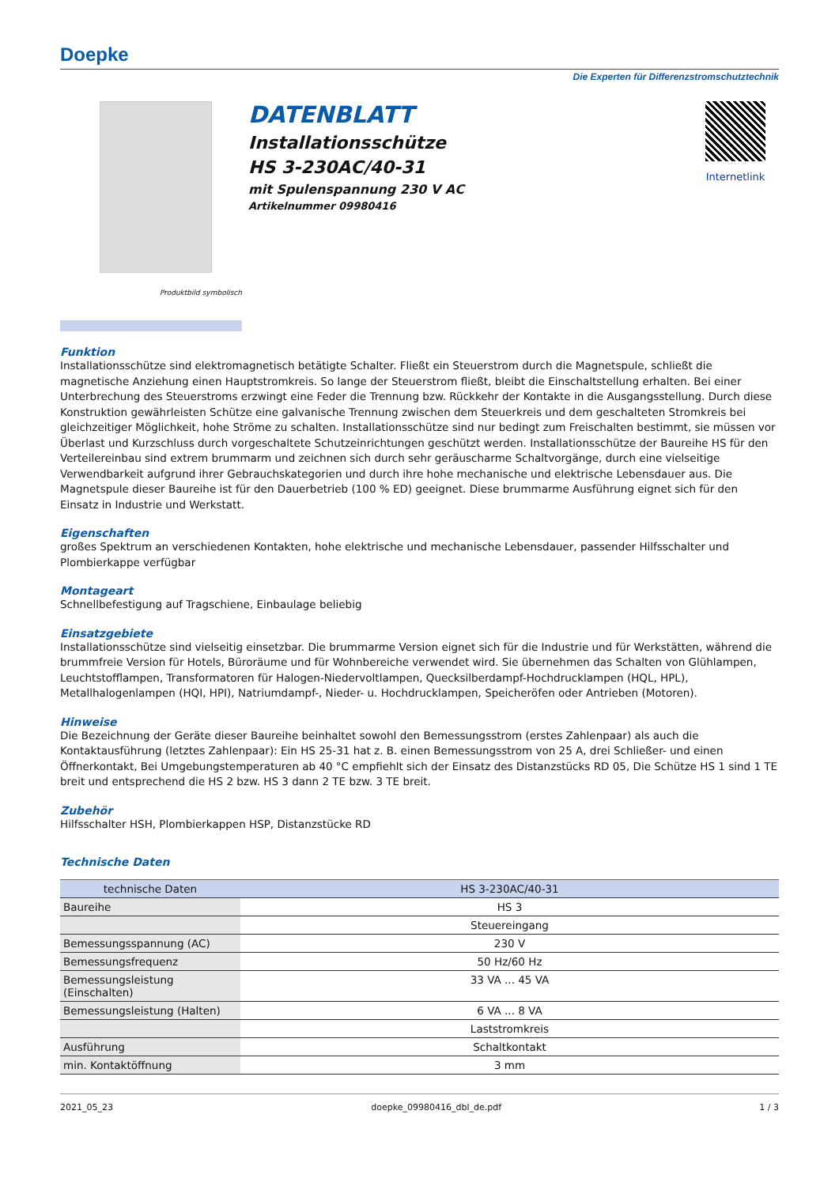Doepke
Die Experten für Differenzstromschutztechnik
Produktbild symbolisch
DATENBLATT
Installationsschütze
HS 3-230AC/40-31
mit Spulenspannung 230 V AC
Artikelnummer 09980416
Internetlink
Funktion
Installationsschütze sind elektromagnetisch betätigte Schalter. Fließt ein Steuerstrom durch die Magnetspule, schließt die magnetische Anziehung einen Hauptstromkreis. So lange der Steuerstrom fließt, bleibt die Einschaltstellung erhalten. Bei einer Unterbrechung des Steuerstroms erzwingt eine Feder die Trennung bzw. Rückkehr der Kontakte in die Ausgangsstellung. Durch diese Konstruktion gewährleisten Schütze eine galvanische Trennung zwischen dem Steuerkreis und dem geschalteten Stromkreis bei gleichzeitiger Möglichkeit, hohe Ströme zu schalten. Installationsschütze sind nur bedingt zum Freischalten bestimmt, sie müssen vor Überlast und Kurzschluss durch vorgeschaltete Schutzeinrichtungen geschützt werden. Installationsschütze der Baureihe HS für den Verteilereinbau sind extrem brummarm und zeichnen sich durch sehr geräuscharme Schaltvorgänge, durch eine vielseitige Verwendbarkeit aufgrund ihrer Gebrauchskategorien und durch ihre hohe mechanische und elektrische Lebensdauer aus. Die Magnetspule dieser Baureihe ist für den Dauerbetrieb (100 % ED) geeignet. Diese brummarme Ausführung eignet sich für den Einsatz in Industrie und Werkstatt.
Eigenschaften
großes Spektrum an verschiedenen Kontakten, hohe elektrische und mechanische Lebensdauer, passender Hilfsschalter und Plombierkappe verfügbar
Montageart
Schnellbefestigung auf Tragschiene, Einbaulage beliebig
Einsatzgebiete
Installationsschütze sind vielseitig einsetzbar. Die brummarme Version eignet sich für die Industrie und für Werkstätten, während die brummfreie Version für Hotels, Büroräume und für Wohnbereiche verwendet wird. Sie übernehmen das Schalten von Glühlampen, Leuchtstofflampen, Transformatoren für Halogen-Niedervoltlampen, Quecksilberdampf-Hochdrucklampen (HQL, HPL), Metallhalogenlampen (HQI, HPI), Natriumdampf-, Nieder- u. Hochdrucklampen, Speicheröfen oder Antrieben (Motoren).
Hinweise
Die Bezeichnung der Geräte dieser Baureihe beinhaltet sowohl den Bemessungsstrom (erstes Zahlenpaar) als auch die Kontaktausführung (letztes Zahlenpaar): Ein HS 25-31 hat z. B. einen Bemessungsstrom von 25 A, drei Schließer- und einen Öffnerkontakt, Bei Umgebungstemperaturen ab 40 °C empfiehlt sich der Einsatz des Distanzstücks RD 05, Die Schütze HS 1 sind 1 TE breit und entsprechend die HS 2 bzw. HS 3 dann 2 TE bzw. 3 TE breit.
Zubehör
Hilfsschalter HSH, Plombierkappen HSP, Distanzstücke RD
Technische Daten
| technische Daten | HS 3-230AC/40-31 |
| --- | --- |
| Baureihe | HS 3 |
| | Steuereingang |
| Bemessungsspannung (AC) | 230 V |
| Bemessungsfrequenz | 50 Hz/60 Hz |
| Bemessungsleistung (Einschalten) | 33 VA ... 45 VA |
| Bemessungsleistung (Halten) | 6 VA ... 8 VA |
| | Laststromkreis |
| Ausführung | Schaltkontakt |
| min. Kontaktöffnung | 3 mm |
2021_05_23 doepke_09980416_dbl_de.pdf 1 / 3